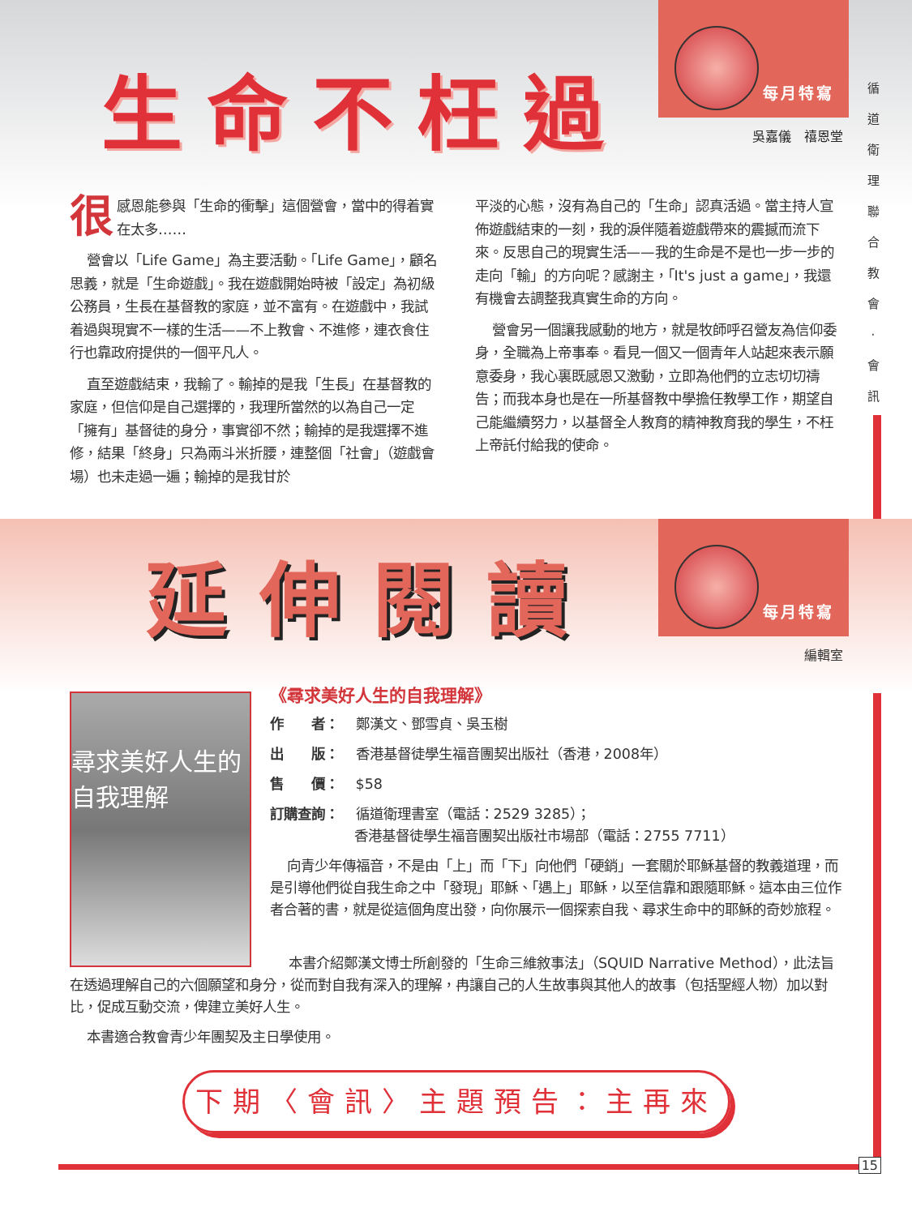生命不枉過
每月特寫
吳嘉儀　禧恩堂
很感恩能參與「生命的衝擊」這個營會，當中的得着實在太多……
營會以「Life Game」為主要活動。「Life Game」，顧名思義，就是「生命遊戲」。我在遊戲開始時被「設定」為初級公務員，生長在基督教的家庭，並不富有。在遊戲中，我試着過與現實不一樣的生活——不上教會、不進修，連衣食住行也靠政府提供的一個平凡人。
直至遊戲結束，我輸了。輸掉的是我「生長」在基督教的家庭，但信仰是自己選擇的，我理所當然的以為自己一定「擁有」基督徒的身分，事實卻不然；輸掉的是我選擇不進修，結果「終身」只為兩斗米折腰，連整個「社會」（遊戲會場）也未走過一遍；輸掉的是我甘於
平淡的心態，沒有為自己的「生命」認真活過。當主持人宣佈遊戲結束的一刻，我的淚伴隨着遊戲帶來的震撼而流下來。反思自己的現實生活——我的生命是不是也一步一步的走向「輸」的方向呢？感謝主，「It's just a game」，我還有機會去調整我真實生命的方向。
營會另一個讓我感動的地方，就是牧師呼召營友為信仰委身，全職為上帝事奉。看見一個又一個青年人站起來表示願意委身，我心裏既感恩又激動，立即為他們的立志切切禱告；而我本身也是在一所基督教中學擔任教學工作，期望自己能繼續努力，以基督全人教育的精神教育我的學生，不枉上帝託付給我的使命。
循 道 衛 理 聯 合 教 會 · 會 訊
延伸閱讀
每月特寫
編輯室
尋求美好人生的
自我理解
《尋求美好人生的自我理解》
作　　者： 鄭漢文、鄧雪貞、吳玉樹
出　　版： 香港基督徒學生福音團契出版社（香港，2008年）
售　　價： $58
訂購查詢： 循道衛理書室（電話：2529 3285）；
香港基督徒學生福音團契出版社市場部（電話：2755 7711）
向青少年傳福音，不是由「上」而「下」向他們「硬銷」一套關於耶穌基督的教義道理，而是引導他們從自我生命之中「發現」耶穌、「遇上」耶穌，以至信靠和跟隨耶穌。這本由三位作者合著的書，就是從這個角度出發，向你展示一個探索自我、尋求生命中的耶穌的奇妙旅程。
本書介紹鄭漢文博士所創發的「生命三維敘事法」（SQUID Narrative Method），此法旨在透過理解自己的六個願望和身分，從而對自我有深入的理解，冉讓自己的人生故事與其他人的故事（包括聖經人物）加以對比，促成互動交流，俾建立美好人生。
本書適合教會青少年團契及主日學使用。
下期〈會訊〉主題預告：主再來
15